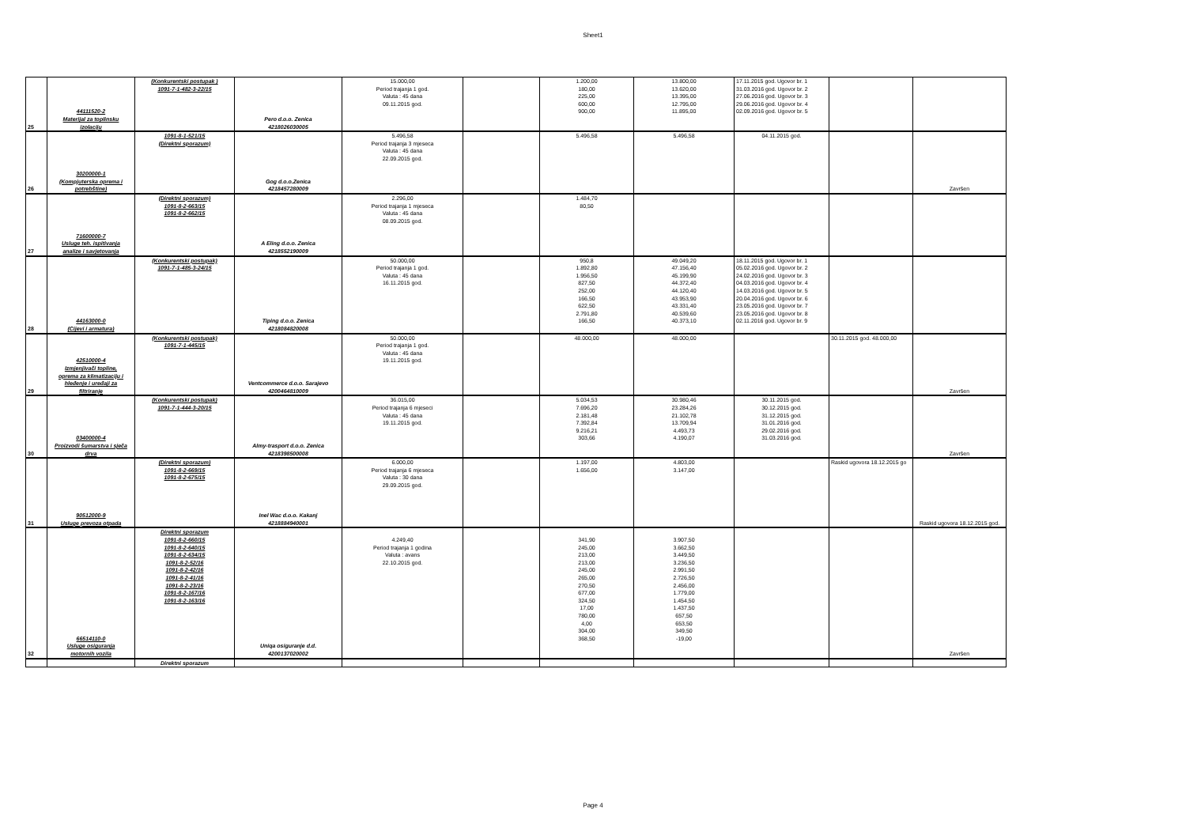Sheet1
| 25 | 44111520-2 Materijal za toplinsku izolaciju | (Konkurentski postupak ) 1091-7-1-482-3-22/15 | Pero d.o.o. Zenica 4218026030005 | 15.000,00 Period trajanja 1 god. Valuta : 45 dana 09.11.2015 god. | | 1.200,00 180,00 225,00 600,00 900,00 | 13.800,00 13.620,00 13.395,00 12.795,00 11.895,00 | 17.11.2015 god. Ugovor br. 1 31.03.2016 god. Ugovor br. 2 27.06.2016 god. Ugovor br. 3 29.06.2016 god. Ugovor br. 4 02.09.2016 god. Ugovor br. 5 | | |
| 26 | 30200000-1 (Kompjuterska oprema i potrebštine) | 1091-8-1-521/15 (Direktni sporazum) | Gog d.o.o.Zenica 4218457280009 | 5.496,58 Period trajanja 3 mjeseca Valuta : 45 dana 22.09.2015 god. | | 5.496,58 | 5.496,58 | 04.11.2015 god. | | Završen |
| 27 | 71600000-7 Usluge teh. ispitivanja analize i savjetovanja | (Direktni sporazum) 1091-8-2-663/15 1091-8-2-662/15 | A Eling d.o.o. Zenica 4218552190009 | 2.296,00 Period trajanja 1 mjeseca Valuta : 45 dana 08.09.2015 god. | | 1.484,70 80,50 | | | | |
| 28 | 44163000-0 (Cijevi i armatura) | (Konkurentski postupak) 1091-7-1-485-3-24/15 | Tiping d.o.o. Zenica 4218084820008 | 50.000,00 Period trajanja 1 god. Valuta : 45 dana 16.11.2015 god. | | 950,8 1.892,80 1.956,50 827,50 252,00 166,50 622,50 2.791,80 166,50 | 49.049,20 47.156,40 45.199,90 44.372,40 44.120,40 43.953,90 43.331,40 40.539,60 40.373,10 | 18.11.2015 god. Ugovor br. 1 05.02.2016 god. Ugovor br. 2 24.02.2016 god. Ugovor br. 3 04.03.2016 god. Ugovor br. 4 14.03.2016 god. Ugovor br. 5 20.04.2016 god. Ugovor br. 6 23.05.2016 god. Ugovor br. 7 23.05.2016 god. Ugovor br. 8 02.11.2016 god. Ugovor br. 9 | | |
| 29 | 42510000-4 Izmjenjivači topline, oprema za klimatizaciju i hleđenje i uređaji za filtriranje | (Konkurentski postupak) 1091-7-1-445/15 | Ventcommerce d.o.o. Sarajevo 4200464810009 | 50.000,00 Period trajanja 1 god. Valuta : 45 dana 19.11.2015 god. | | 48.000,00 | 48.000,00 | | 30.11.2015 god. 48.000,00 | Završen |
| 30 | 03400000-4 Proizvodi šumarstva i sječa drva | (Konkurentski postupak) 1091-7-1-444-3-20/15 | Almy-trasport d.o.o. Zenica 4218398500008 | 36.015,00 Period trajanja 6 mjeseci Valuta : 45 dana 19.11.2015 god. | | 5.034,53 7.696,20 2.181,48 7.392,84 9.216,21 303,66 | 30.980,46 23.284,26 21.102,78 13.709,94 4.493,73 4.190,07 | 30.11.2015 god. 30.12.2015 god. 31.12.2015 god. 31.01.2016 god. 29.02.2016 god. 31.03.2016 god. | | Završen |
| 31 | 90512000-9 Usluge prevoza otpada | (Direktni sporazum) 1091-8-2-669/15 1091-8-2-675/15 | Inel Wac d.o.o. Kakanj 4218884940001 | 6.000,00 Period trajanja 6 mjeseca Valuta : 30 dana 29.09.2015 god. | | 1.197,00 1.656,00 | 4.803,00 3.147,00 | | Raskid ugovora 18.12.2015 go | Raskid ugovora 18.12.2015 god. |
| 32 | 66514110-0 Usluge osiguranja motornih vozila | Direktni sporazum 1091-8-2-660/15 1091-8-2-640/15 1091-8-2-634/15 1091-8-2-52/16 1091-8-2-42/16 1091-8-2-41/16 1091-8-2-23/16 1091-8-2-167/16 1091-8-2-163/16 | Uniqa osiguranje d.d. 4200137020002 | 4.249,40 Period trajanja 1 godina Valuta : avans 22.10.2015 god. | | 341,90 245,00 213,00 213,00 245,00 265,00 270,50 677,00 324,50 17,00 780,00 4,00 304,00 368,50 | 3.907,50 3.662,50 3.449,50 3.236,50 2.991,50 2.726,50 2.456,00 1.779,00 1.454,50 1.437,50 657,50 653,50 349,50 -19,00 | | | Završen |
| | | Direktni sporazum | | | | | | | | |
Page 4